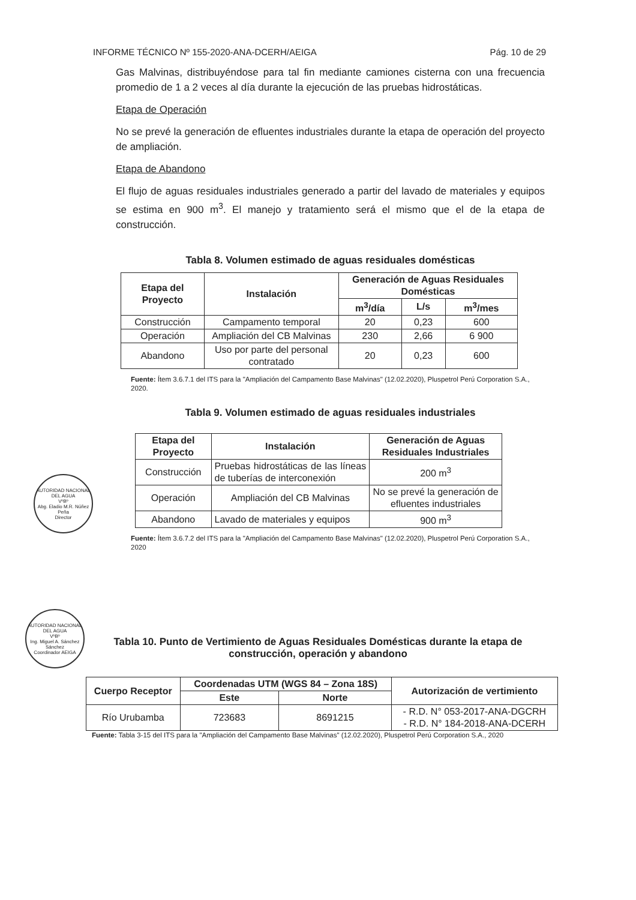INFORME TÉCNICO Nº 155-2020-ANA-DCERH/AEIGA Pág. 10 de 29
Gas Malvinas, distribuyéndose para tal fin mediante camiones cisterna con una frecuencia promedio de 1 a 2 veces al día durante la ejecución de las pruebas hidrostáticas.
Etapa de Operación
No se prevé la generación de efluentes industriales durante la etapa de operación del proyecto de ampliación.
Etapa de Abandono
El flujo de aguas residuales industriales generado a partir del lavado de materiales y equipos se estima en 900 m<sup>3</sup>. El manejo y tratamiento será el mismo que el de la etapa de construcción.
Tabla 8. Volumen estimado de aguas residuales domésticas
| Etapa del Proyecto | Instalación | Generación de Aguas Residuales Domésticas | | |
| --- | --- | --- | --- | --- |
| | | m<sup>3</sup>/día | L/s | m<sup>3</sup>/mes |
| Construcción | Campamento temporal | 20 | 0,23 | 600 |
| Operación | Ampliación del CB Malvinas | 230 | 2,66 | 6 900 |
| Abandono | Uso por parte del personal contratado | 20 | 0,23 | 600 |
Fuente: Ítem 3.6.7.1 del ITS para la "Ampliación del Campamento Base Malvinas" (12.02.2020), Pluspetrol Perú Corporation S.A., 2020.
Tabla 9. Volumen estimado de aguas residuales industriales
| Etapa del Proyecto | Instalación | Generación de Aguas Residuales Industriales |
| --- | --- | --- |
| Construcción | Pruebas hidrostáticas de las líneas de tuberías de interconexión | 200 m<sup>3</sup> |
| Operación | Ampliación del CB Malvinas | No se prevé la generación de efluentes industriales |
| Abandono | Lavado de materiales y equipos | 900 m<sup>3</sup> |
Fuente: Ítem 3.6.7.2 del ITS para la "Ampliación del Campamento Base Malvinas" (12.02.2020), Pluspetrol Perú Corporation S.A., 2020
Tabla 10. Punto de Vertimiento de Aguas Residuales Domésticas durante la etapa de construcción, operación y abandono
| Cuerpo Receptor | Coordenadas UTM (WGS 84 – Zona 18S) | | Autorización de vertimiento |
| --- | --- | --- | --- |
| | Este | Norte | |
| Río Urubamba | 723683 | 8691215 | - R.D. N° 053-2017-ANA-DGCRH - R.D. N° 184-2018-ANA-DCERH |
Fuente: Tabla 3-15 del ITS para la "Ampliación del Campamento Base Malvinas" (12.02.2020), Pluspetrol Perú Corporation S.A., 2020
AUTORIDAD NACIONAL DEL AGUA
VºBº
Abg. Eladio M.R. Núñez Peña
Director
AUTORIDAD NACIONAL DEL AGUA
VºBº
Ing. Miguel A. Sánchez Sánchez
Coordinador AEIGA